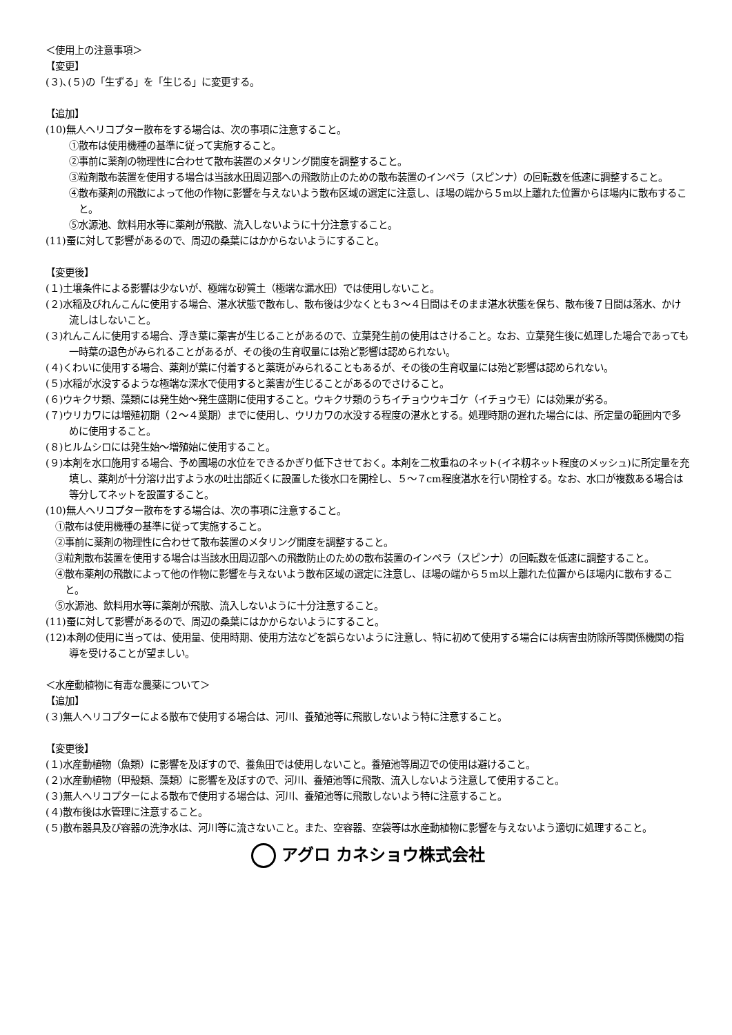＜使用上の注意事項＞
【変更】
(３)､(５)の「生ずる」を「生じる」に変更する。
【追加】
(10)無人ヘリコプター散布をする場合は、次の事項に注意すること。
①散布は使用機種の基準に従って実施すること。
②事前に薬剤の物理性に合わせて散布装置のメタリング開度を調整すること。
③粒剤散布装置を使用する場合は当該水田周辺部への飛散防止のための散布装置のインペラ（スピンナ）の回転数を低速に調整すること。
④散布薬剤の飛散によって他の作物に影響を与えないよう散布区域の選定に注意し、ほ場の端から５m以上離れた位置からほ場内に散布すること。
⑤水源池、飲料用水等に薬剤が飛散、流入しないように十分注意すること。
(11)蚕に対して影響があるので、周辺の桑葉にはかからないようにすること。
【変更後】
(１)土壌条件による影響は少ないが、極端な砂質土（極端な漏水田）では使用しないこと。
(２)水稲及びれんこんに使用する場合、湛水状態で散布し、散布後は少なくとも３～４日間はそのまま湛水状態を保ち、散布後７日間は落水、かけ流しはしないこと。
(３)れんこんに使用する場合、浮き葉に薬害が生じることがあるので、立葉発生前の使用はさけること。なお、立葉発生後に処理した場合であっても一時葉の退色がみられることがあるが、その後の生育収量には殆ど影響は認められない。
(４)くわいに使用する場合、薬剤が葉に付着すると薬斑がみられることもあるが、その後の生育収量には殆ど影響は認められない。
(５)水稲が水没するような極端な深水で使用すると薬害が生じることがあるのでさけること。
(６)ウキクサ類、藻類には発生始～発生盛期に使用すること。ウキクサ類のうちイチョウウキゴケ（イチョウモ）には効果が劣る。
(７)ウリカワには増殖初期（２～４葉期）までに使用し、ウリカワの水没する程度の湛水とする。処理時期の遅れた場合には、所定量の範囲内で多めに使用すること。
(８)ヒルムシロには発生始～増殖始に使用すること。
(９)本剤を水口施用する場合、予め圃場の水位をできるかぎり低下させておく。本剤を二枚重ねのネット(イネ籾ネット程度のメッシュ)に所定量を充填し、薬剤が十分溶け出すよう水の吐出部近くに設置した後水口を開栓し、５～７cm程度湛水を行い閉栓する。なお、水口が複数ある場合は等分してネットを設置すること。
(10)無人ヘリコプター散布をする場合は、次の事項に注意すること。
①散布は使用機種の基準に従って実施すること。
②事前に薬剤の物理性に合わせて散布装置のメタリング開度を調整すること。
③粒剤散布装置を使用する場合は当該水田周辺部への飛散防止のための散布装置のインペラ（スピンナ）の回転数を低速に調整すること。
④散布薬剤の飛散によって他の作物に影響を与えないよう散布区域の選定に注意し、ほ場の端から５m以上離れた位置からほ場内に散布すること。
⑤水源池、飲料用水等に薬剤が飛散、流入しないように十分注意すること。
(11)蚕に対して影響があるので、周辺の桑葉にはかからないようにすること。
(12)本剤の使用に当っては、使用量、使用時期、使用方法などを誤らないように注意し、特に初めて使用する場合には病害虫防除所等関係機関の指導を受けることが望ましい。
＜水産動植物に有毒な農薬について＞
【追加】
(３)無人ヘリコプターによる散布で使用する場合は、河川、養殖池等に飛散しないよう特に注意すること。
【変更後】
(１)水産動植物（魚類）に影響を及ぼすので、養魚田では使用しないこと。養殖池等周辺での使用は避けること。
(２)水産動植物（甲殻類、藻類）に影響を及ぼすので、河川、養殖池等に飛散、流入しないよう注意して使用すること。
(３)無人ヘリコプターによる散布で使用する場合は、河川、養殖池等に飛散しないよう特に注意すること。
(４)散布後は水管理に注意すること。
(５)散布器具及び容器の洗浄水は、河川等に流さないこと。また、空容器、空袋等は水産動植物に影響を与えないよう適切に処理すること。
アグロ カネショウ株式会社